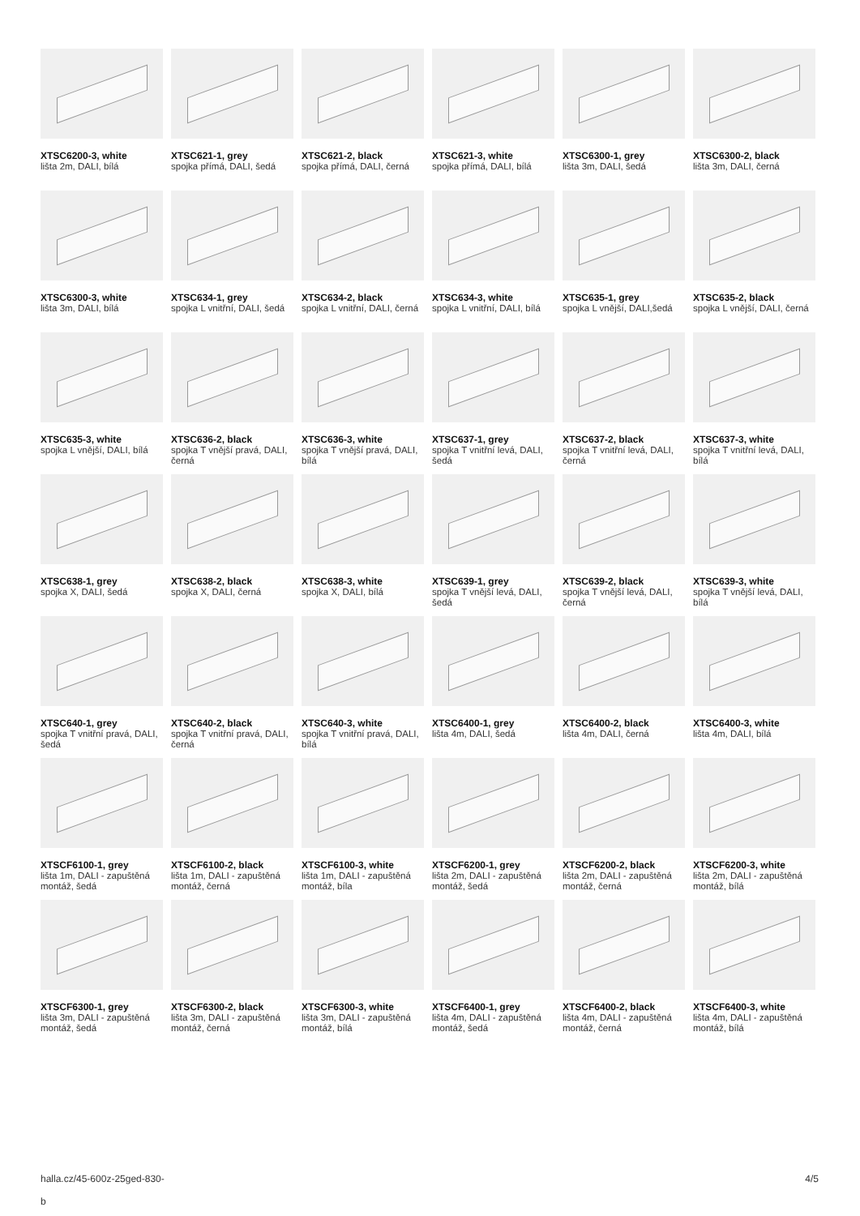XTSC6200-3, white
lišta 2m, DALI, bílá
XTSC621-1, grey
spojka přímá, DALI, šedá
XTSC621-2, black
spojka přímá, DALI, černá
XTSC621-3, white
spojka přímá, DALI, bílá
XTSC6300-1, grey
lišta 3m, DALI, šedá
XTSC6300-2, black
lišta 3m, DALI, černá
XTSC6300-3, white
lišta 3m, DALI, bílá
XTSC634-1, grey
spojka L vnitřní, DALI, šedá
XTSC634-2, black
spojka L vnitřní, DALI, černá
XTSC634-3, white
spojka L vnitřní, DALI, bílá
XTSC635-1, grey
spojka L vnější, DALI,šedá
XTSC635-2, black
spojka L vnější, DALI, černá
XTSC635-3, white
spojka L vnější, DALI, bílá
XTSC636-2, black
spojka T vnější pravá, DALI, černá
XTSC636-3, white
spojka T vnější pravá, DALI, bílá
XTSC637-1, grey
spojka T vnitřní levá, DALI, šedá
XTSC637-2, black
spojka T vnitřní levá, DALI, černá
XTSC637-3, white
spojka T vnitřní levá, DALI, bílá
XTSC638-1, grey
spojka X, DALI, šedá
XTSC638-2, black
spojka X, DALI, černá
XTSC638-3, white
spojka X, DALI, bílá
XTSC639-1, grey
spojka T vnější levá, DALI, šedá
XTSC639-2, black
spojka T vnější levá, DALI, černá
XTSC639-3, white
spojka T vnější levá, DALI, bílá
XTSC640-1, grey
spojka T vnitřní pravá, DALI, šedá
XTSC640-2, black
spojka T vnitřní pravá, DALI, černá
XTSC640-3, white
spojka T vnitřní pravá, DALI, bílá
XTSC6400-1, grey
lišta 4m, DALI, šedá
XTSC6400-2, black
lišta 4m, DALI, černá
XTSC6400-3, white
lišta 4m, DALI, bílá
XTSCF6100-1, grey
lišta 1m, DALI - zapuštěná montáž, šedá
XTSCF6100-2, black
lišta 1m, DALI - zapuštěná montáž, černá
XTSCF6100-3, white
lišta 1m, DALI - zapuštěná montáž, bíla
XTSCF6200-1, grey
lišta 2m, DALI - zapuštěná montáž, šedá
XTSCF6200-2, black
lišta 2m, DALI - zapuštěná montáž, černá
XTSCF6200-3, white
lišta 2m, DALI - zapuštěná montáž, bílá
XTSCF6300-1, grey
lišta 3m, DALI - zapuštěná montáž, šedá
XTSCF6300-2, black
lišta 3m, DALI - zapuštěná montáž, černá
XTSCF6300-3, white
lišta 3m, DALI - zapuštěná montáž, bílá
XTSCF6400-1, grey
lišta 4m, DALI - zapuštěná montáž, šedá
XTSCF6400-2, black
lišta 4m, DALI - zapuštěná montáž, černá
XTSCF6400-3, white
lišta 4m, DALI - zapuštěná montáž, bílá
halla.cz/45-600z-25ged-830-
b
4/5